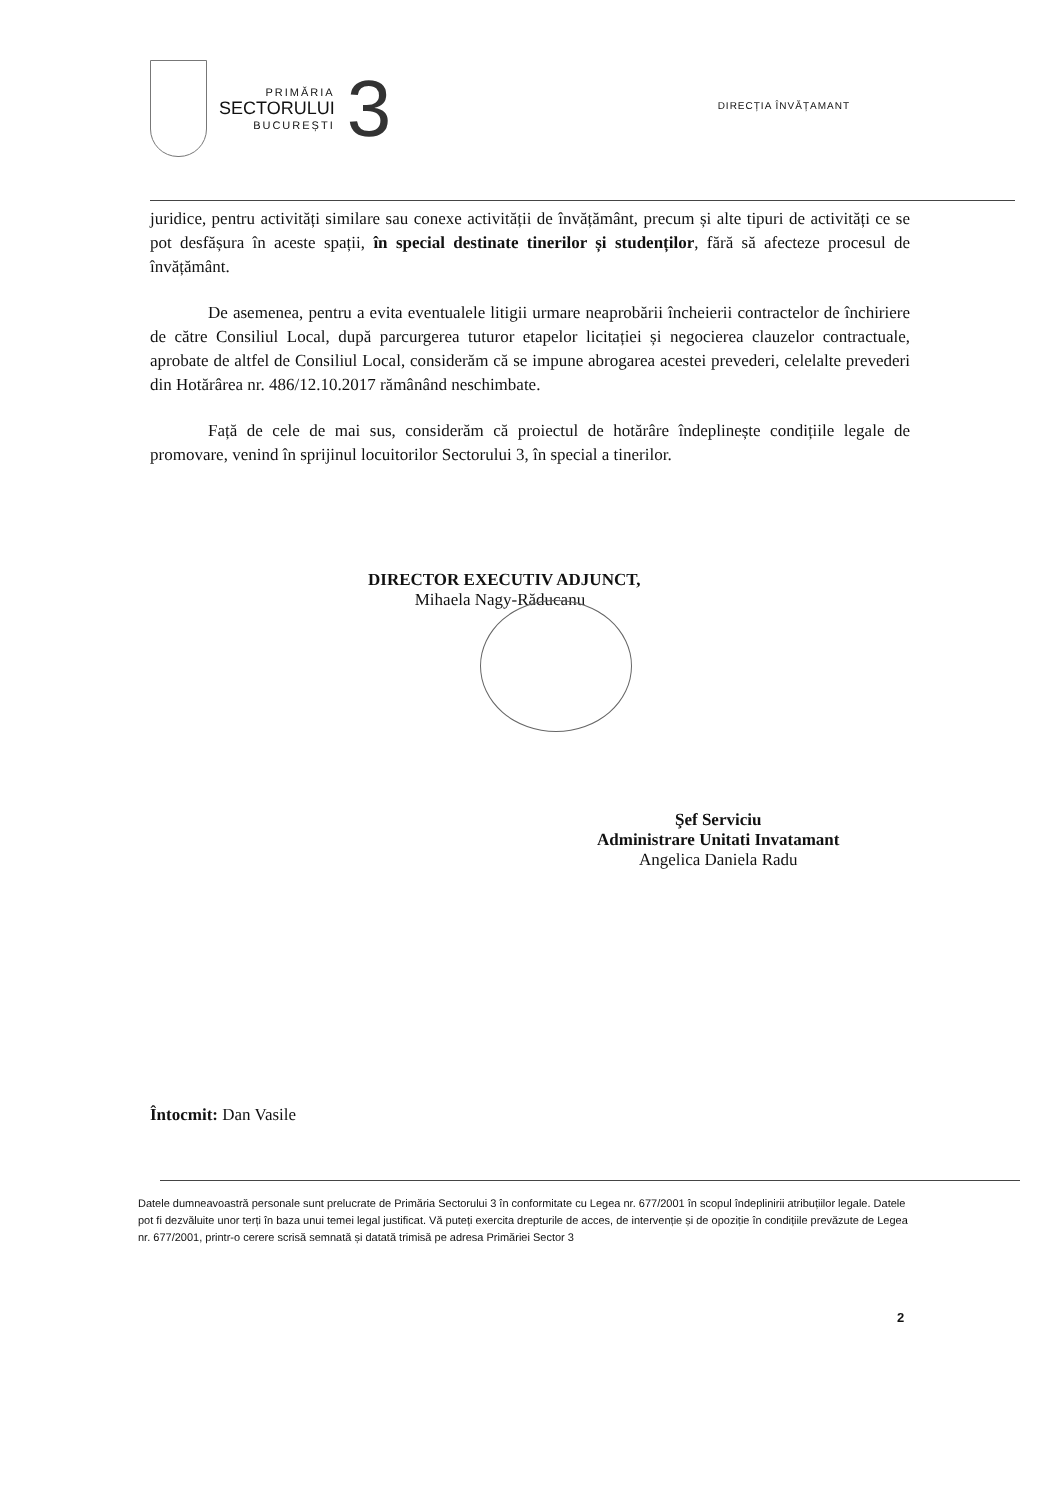PRIMĂRIA
SECTORULUI
BUCUREȘTI
3
DIRECȚIA ÎNVĂȚAMANT
juridice, pentru activități similare sau conexe activității de învățământ, precum și alte tipuri de activități ce se pot desfășura în aceste spații, în special destinate tinerilor și studenților, fără să afecteze procesul de învățământ.
De asemenea, pentru a evita eventualele litigii urmare neaprobării încheierii contractelor de închiriere de către Consiliul Local, după parcurgerea tuturor etapelor licitației și negocierea clauzelor contractuale, aprobate de altfel de Consiliul Local, considerăm că se impune abrogarea acestei prevederi, celelalte prevederi din Hotărârea nr. 486/12.10.2017 rămânând neschimbate.
Față de cele de mai sus, considerăm că proiectul de hotărâre îndeplinește condițiile legale de promovare, venind în sprijinul locuitorilor Sectorului 3, în special a tinerilor.
DIRECTOR EXECUTIV ADJUNCT,
Mihaela Nagy-Răducanu
Şef Serviciu
Administrare Unitati Invatamant
Angelica Daniela Radu
Întocmit: Dan Vasile
Datele dumneavoastră personale sunt prelucrate de Primăria Sectorului 3 în conformitate cu Legea nr. 677/2001 în scopul îndeplinirii atribuțiilor legale. Datele pot fi dezvăluite unor terți în baza unui temei legal justificat. Vă puteți exercita drepturile de acces, de intervenție și de opoziție în condițiile prevăzute de Legea nr. 677/2001, printr-o cerere scrisă semnată și datată trimisă pe adresa Primăriei Sector 3
2